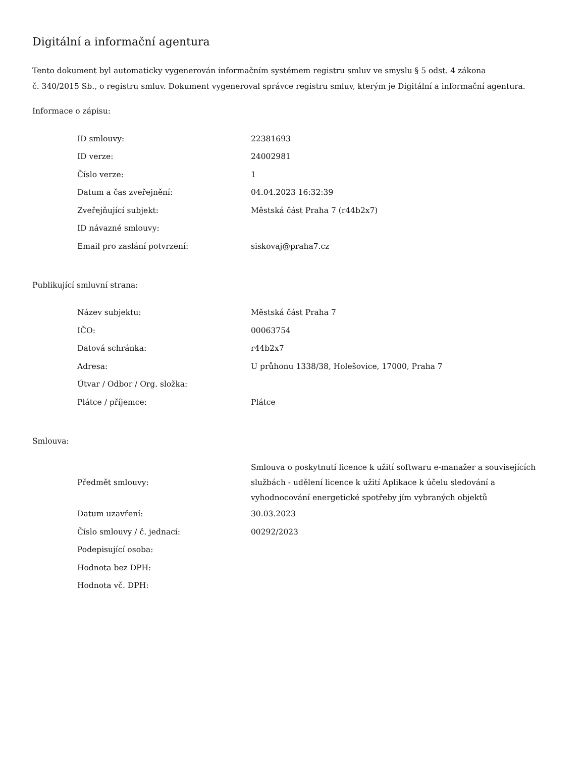Digitální a informační agentura
Tento dokument byl automaticky vygenerován informačním systémem registru smluv ve smyslu § 5 odst. 4 zákona
č. 340/2015 Sb., o registru smluv. Dokument vygeneroval správce registru smluv, kterým je Digitální a informační agentura.
Informace o zápisu:
| ID smlouvy: | 22381693 |
| ID verze: | 24002981 |
| Číslo verze: | 1 |
| Datum a čas zveřejnění: | 04.04.2023 16:32:39 |
| Zveřejňující subjekt: | Městská část Praha 7 (r44b2x7) |
| ID návazné smlouvy: | |
| Email pro zaslání potvrzení: | siskovaj@praha7.cz |
Publikující smluvní strana:
| Název subjektu: | Městská část Praha 7 |
| IČO: | 00063754 |
| Datová schránka: | r44b2x7 |
| Adresa: | U průhonu 1338/38, Holešovice, 17000, Praha 7 |
| Útvar / Odbor / Org. složka: | |
| Plátce / příjemce: | Plátce |
Smlouva:
| Předmět smlouvy: | Smlouva o poskytnutí licence k užití softwaru e-manažer a souvisejících službách - udělení licence k užití Aplikace k účelu sledování a vyhodnocování energetické spotřeby jím vybraných objektů |
| Datum uzavření: | 30.03.2023 |
| Číslo smlouvy / č. jednací: | 00292/2023 |
| Podepisující osoba: | |
| Hodnota bez DPH: | |
| Hodnota vč. DPH: | |